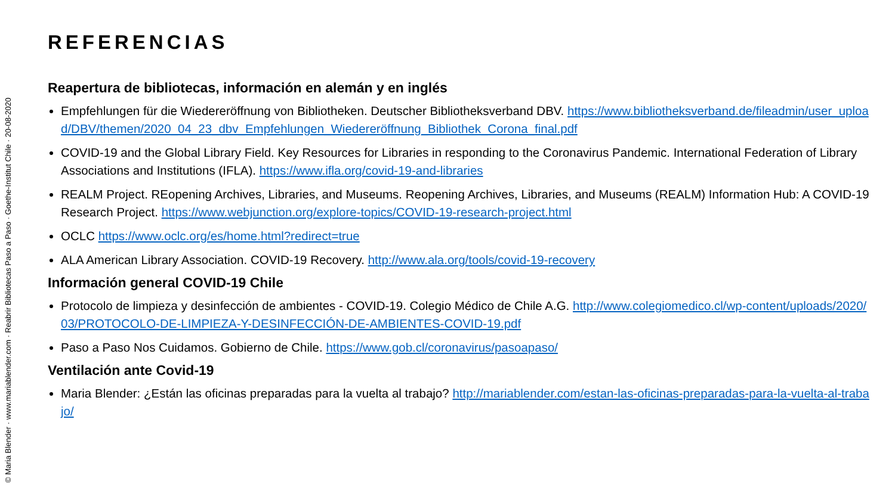© Maria Blender · www.mariablender.com · Reabrir Bibliotecas Paso a Paso · Goethe-Institut Chile · 20-08-2020
REFERENCIAS
Reapertura de bibliotecas, información en alemán y en inglés
Empfehlungen für die Wiedereröffnung von Bibliotheken. Deutscher Bibliotheksverband DBV. https://www.bibliotheksverband.de/fileadmin/user_upload/DBV/themen/2020_04_23_dbv_Empfehlungen_Wiedereröffnung_Bibliothek_Corona_final.pdf
COVID-19 and the Global Library Field. Key Resources for Libraries in responding to the Coronavirus Pandemic. International Federation of Library Associations and Institutions (IFLA). https://www.ifla.org/covid-19-and-libraries
REALM Project. REopening Archives, Libraries, and Museums. Reopening Archives, Libraries, and Museums (REALM) Information Hub: A COVID-19 Research Project. https://www.webjunction.org/explore-topics/COVID-19-research-project.html
OCLC https://www.oclc.org/es/home.html?redirect=true
ALA American Library Association. COVID-19 Recovery. http://www.ala.org/tools/covid-19-recovery
Información general COVID-19 Chile
Protocolo de limpieza y desinfección de ambientes - COVID-19. Colegio Médico de Chile A.G. http://www.colegiomedico.cl/wp-content/uploads/2020/03/PROTOCOLO-DE-LIMPIEZA-Y-DESINFECCIÓN-DE-AMBIENTES-COVID-19.pdf
Paso a Paso Nos Cuidamos. Gobierno de Chile. https://www.gob.cl/coronavirus/pasoapaso/
Ventilación ante Covid-19
Maria Blender: ¿Están las oficinas preparadas para la vuelta al trabajo? http://mariablender.com/estan-las-oficinas-preparadas-para-la-vuelta-al-trabajo/